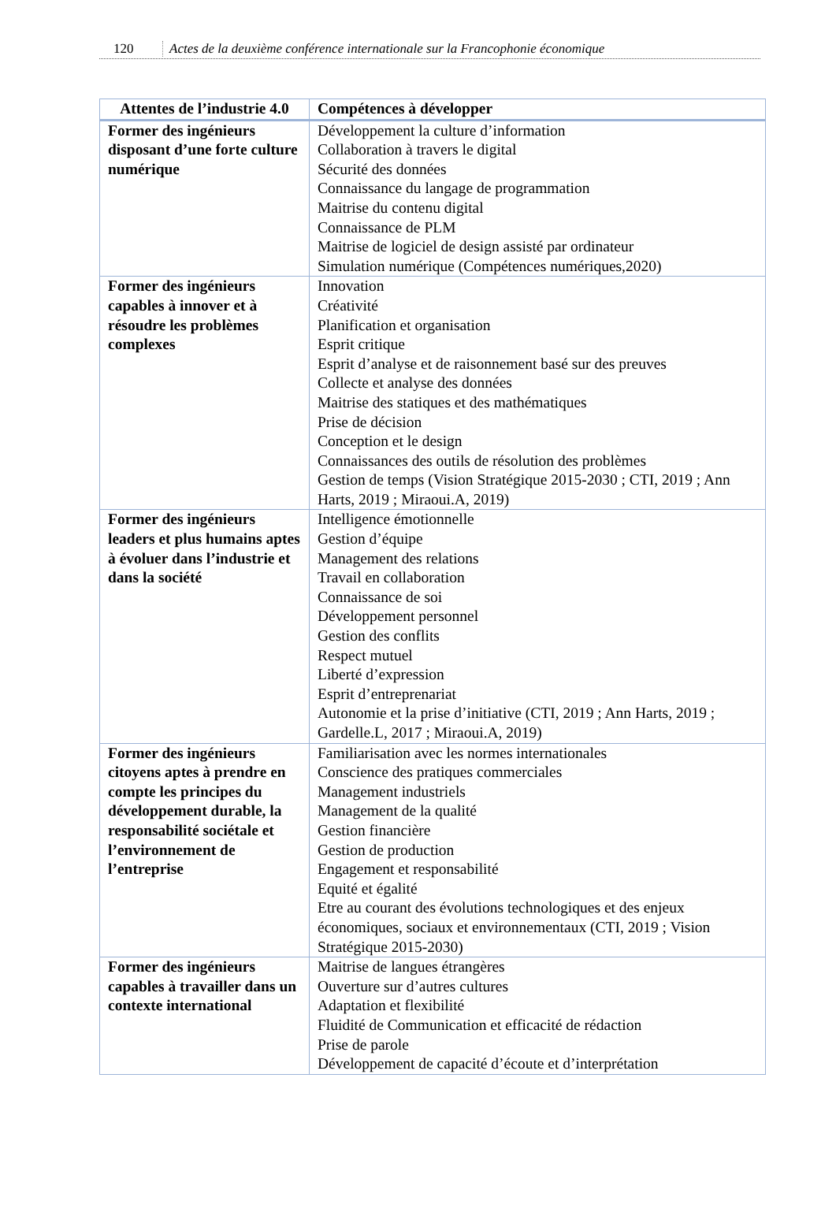120 Actes de la deuxième conférence internationale sur la Francophonie économique
| Attentes de l’industrie 4.0 | Compétences à développer |
| --- | --- |
| Former des ingénieurs disposant d’une forte culture numérique | Développement la culture d’information Collaboration à travers le digital Sécurité des données Connaissance du langage de programmation Maitrise du contenu digital Connaissance de PLM Maitrise de logiciel de design assisté par ordinateur Simulation numérique (Compétences numériques,2020) |
| Former des ingénieurs capables à innover et à résoudre les problèmes complexes | Innovation Créativité Planification et organisation Esprit critique Esprit d’analyse et de raisonnement basé sur des preuves Collecte et analyse des données Maitrise des statiques et des mathématiques Prise de décision Conception et le design Connaissances des outils de résolution des problèmes Gestion de temps (Vision Stratégique 2015-2030 ; CTI, 2019 ; Ann Harts, 2019 ; Miraoui.A, 2019) |
| Former des ingénieurs leaders et plus humains aptes à évoluer dans l’industrie et dans la société | Intelligence émotionnelle Gestion d’équipe Management des relations Travail en collaboration Connaissance de soi Développement personnel Gestion des conflits Respect mutuel Liberté d’expression Esprit d’entreprenariat Autonomie et la prise d’initiative (CTI, 2019 ; Ann Harts, 2019 ; Gardelle.L, 2017 ; Miraoui.A, 2019) |
| Former des ingénieurs citoyens aptes à prendre en compte les principes du développement durable, la responsabilité sociétale et l’environnement de l’entreprise | Familiarisation avec les normes internationales Conscience des pratiques commerciales Management industriels Management de la qualité Gestion financière Gestion de production Engagement et responsabilité Equité et égalité Etre au courant des évolutions technologiques et des enjeux économiques, sociaux et environnementaux (CTI, 2019 ; Vision Stratégique 2015-2030) |
| Former des ingénieurs capables à travailler dans un contexte international | Maitrise de langues étrangères Ouverture sur d’autres cultures Adaptation et flexibilité Fluidité de Communication et efficacité de rédaction Prise de parole Développement de capacité d’écoute et d’interprétation |